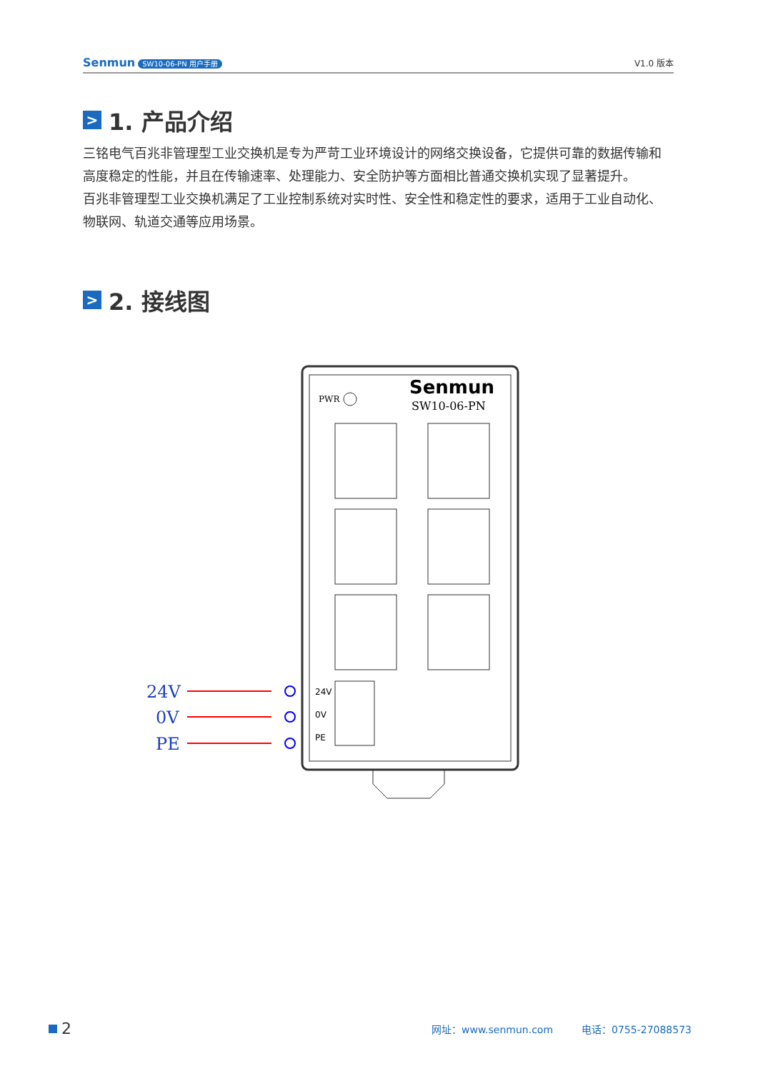Senmun SW10-06-PN 用户手册
V1.0 版本
> 1. 产品介绍
三铭电气百兆非管理型工业交换机是专为严苛工业环境设计的网络交换设备，它提供可靠的数据传输和高度稳定的性能，并且在传输速率、处理能力、安全防护等方面相比普通交换机实现了显著提升。
百兆非管理型工业交换机满足了工业控制系统对实时性、安全性和稳定性的要求，适用于工业自动化、物联网、轨道交通等应用场景。
> 2. 接线图
PWR
Senmun
SW10-06-PN
24V
0V
PE
24V
0V
PE
2 网址：www.senmun.com 电话：0755-27088573